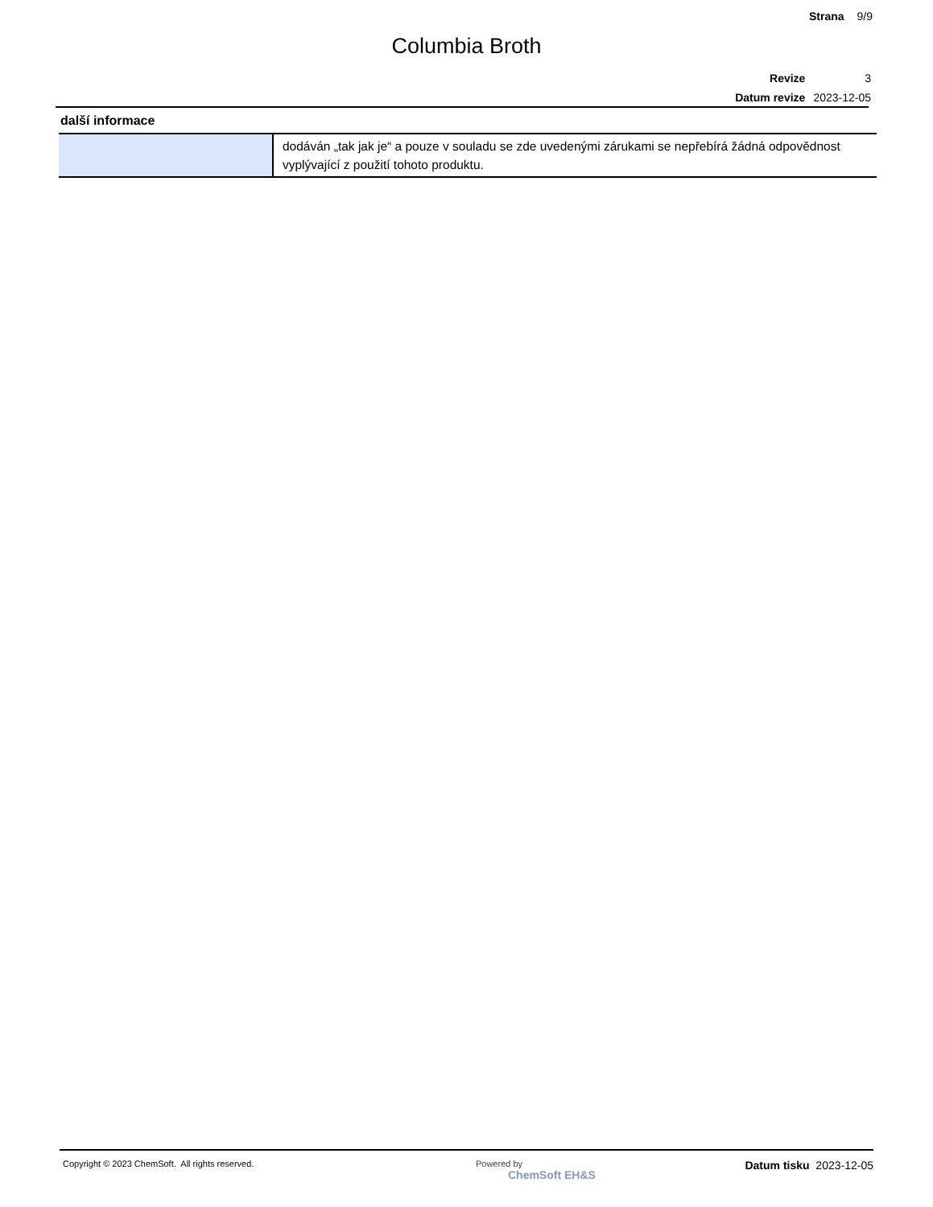Strana 9/9
Columbia Broth
| Revize | 3 |
| Datum revize | 2023-12-05 |
další informace
| | dodáván „tak jak je“ a pouze v souladu se zde uvedenými zárukami se nepřebírá žádná odpovědnost vyplývající z použití tohoto produktu. |
Copyright © 2023 ChemSoft. All rights reserved.
Powered by
ChemSoft EH&S
Datum tisku 2023-12-05